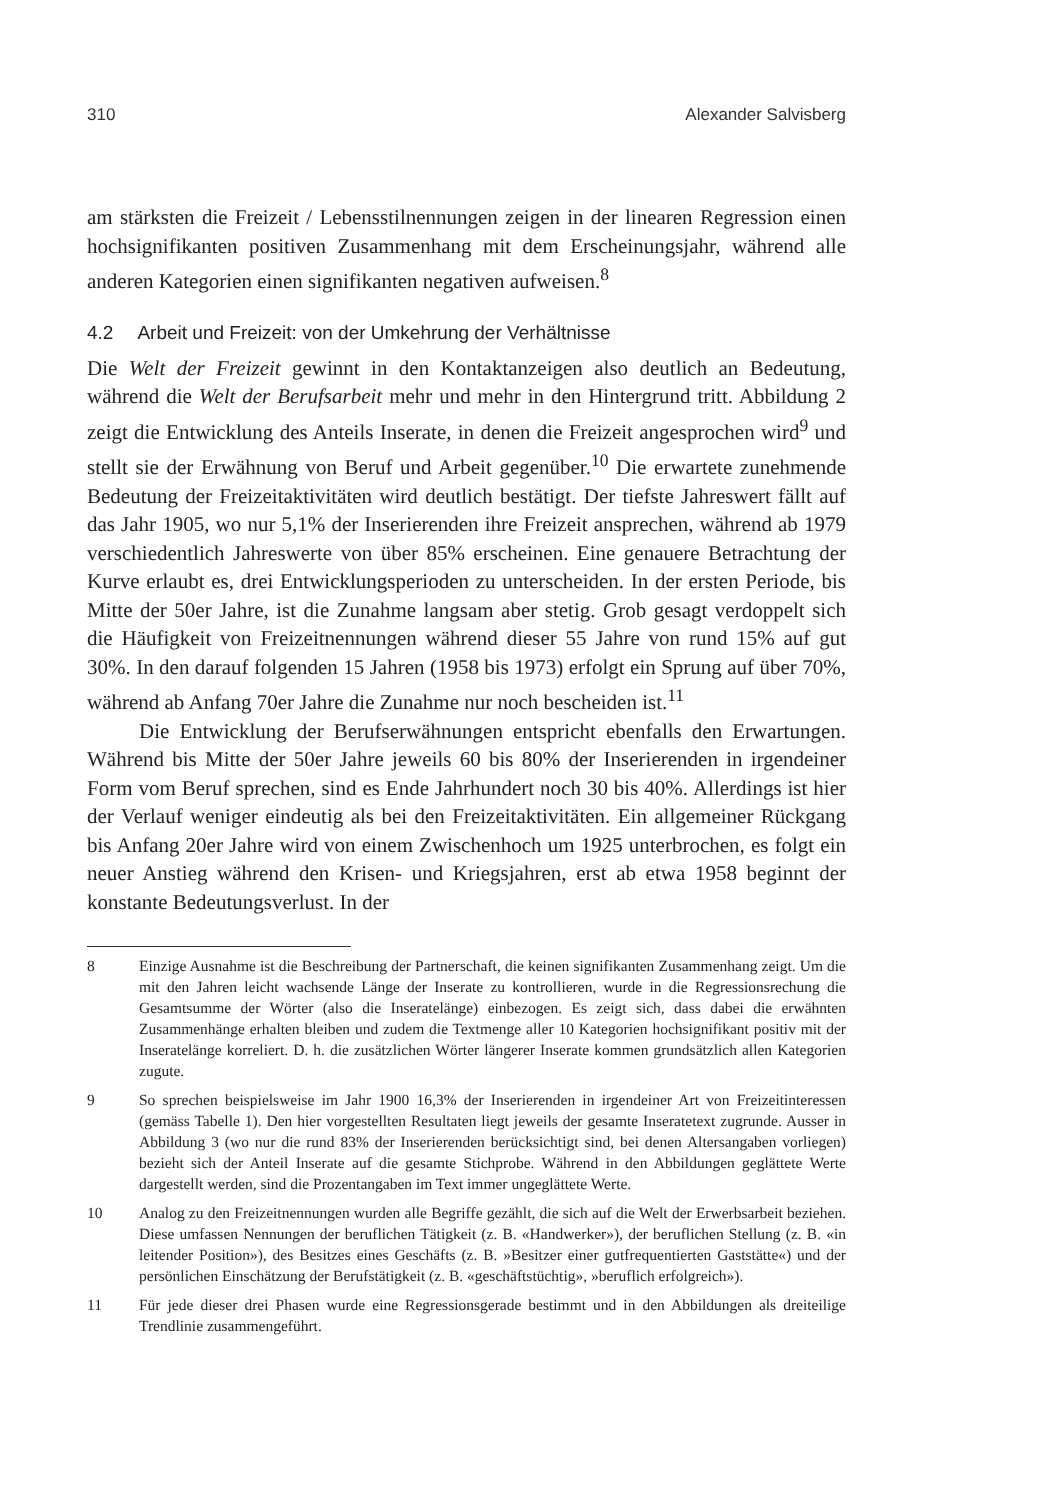310 Alexander Salvisberg
am stärksten die Freizeit / Lebensstilnennungen zeigen in der linearen Regression einen hochsignifikanten positiven Zusammenhang mit dem Erscheinungsjahr, während alle anderen Kategorien einen signifikanten negativen aufweisen.<sup>8</sup>
4.2 Arbeit und Freizeit: von der Umkehrung der Verhältnisse
Die Welt der Freizeit gewinnt in den Kontaktanzeigen also deutlich an Bedeutung, während die Welt der Berufsarbeit mehr und mehr in den Hintergrund tritt. Abbildung 2 zeigt die Entwicklung des Anteils Inserate, in denen die Freizeit angesprochen wird<sup>9</sup> und stellt sie der Erwähnung von Beruf und Arbeit gegenüber.<sup>10</sup> Die erwartete zunehmende Bedeutung der Freizeitaktivitäten wird deutlich bestätigt. Der tiefste Jahreswert fällt auf das Jahr 1905, wo nur 5,1% der Inserierenden ihre Freizeit ansprechen, während ab 1979 verschiedentlich Jahreswerte von über 85% erscheinen. Eine genauere Betrachtung der Kurve erlaubt es, drei Entwicklungsperioden zu unterscheiden. In der ersten Periode, bis Mitte der 50er Jahre, ist die Zunahme langsam aber stetig. Grob gesagt verdoppelt sich die Häufigkeit von Freizeitnennungen während dieser 55 Jahre von rund 15% auf gut 30%. In den darauf folgenden 15 Jahren (1958 bis 1973) erfolgt ein Sprung auf über 70%, während ab Anfang 70er Jahre die Zunahme nur noch bescheiden ist.<sup>11</sup>
Die Entwicklung der Berufserwähnungen entspricht ebenfalls den Erwartungen. Während bis Mitte der 50er Jahre jeweils 60 bis 80% der Inserierenden in irgendeiner Form vom Beruf sprechen, sind es Ende Jahrhundert noch 30 bis 40%. Allerdings ist hier der Verlauf weniger eindeutig als bei den Freizeitaktivitäten. Ein allgemeiner Rückgang bis Anfang 20er Jahre wird von einem Zwischenhoch um 1925 unterbrochen, es folgt ein neuer Anstieg während den Krisen- und Kriegsjahren, erst ab etwa 1958 beginnt der konstante Bedeutungsverlust. In der
8 Einzige Ausnahme ist die Beschreibung der Partnerschaft, die keinen signifikanten Zusammenhang zeigt. Um die mit den Jahren leicht wachsende Länge der Inserate zu kontrollieren, wurde in die Regressionsrechung die Gesamtsumme der Wörter (also die Inseratelänge) einbezogen. Es zeigt sich, dass dabei die erwähnten Zusammenhänge erhalten bleiben und zudem die Textmenge aller 10 Kategorien hochsignifikant positiv mit der Inseratelänge korreliert. D. h. die zusätzlichen Wörter längerer Inserate kommen grundsätzlich allen Kategorien zugute.
9 So sprechen beispielsweise im Jahr 1900 16,3% der Inserierenden in irgendeiner Art von Freizeitinteressen (gemäss Tabelle 1). Den hier vorgestellten Resultaten liegt jeweils der gesamte Inseratetext zugrunde. Ausser in Abbildung 3 (wo nur die rund 83% der Inserierenden berücksichtigt sind, bei denen Altersangaben vorliegen) bezieht sich der Anteil Inserate auf die gesamte Stichprobe. Während in den Abbildungen geglättete Werte dargestellt werden, sind die Prozentangaben im Text immer ungeglättete Werte.
10 Analog zu den Freizeitnennungen wurden alle Begriffe gezählt, die sich auf die Welt der Erwerbsarbeit beziehen. Diese umfassen Nennungen der beruflichen Tätigkeit (z. B. «Handwerker»), der beruflichen Stellung (z. B. «in leitender Position»), des Besitzes eines Geschäfts (z. B. »Besitzer einer gutfrequentierten Gaststätte«) und der persönlichen Einschätzung der Berufstätigkeit (z. B. «geschäftstüchtig», »beruflich erfolgreich»).
11 Für jede dieser drei Phasen wurde eine Regressionsgerade bestimmt und in den Abbildungen als dreiteilige Trendlinie zusammengeführt.